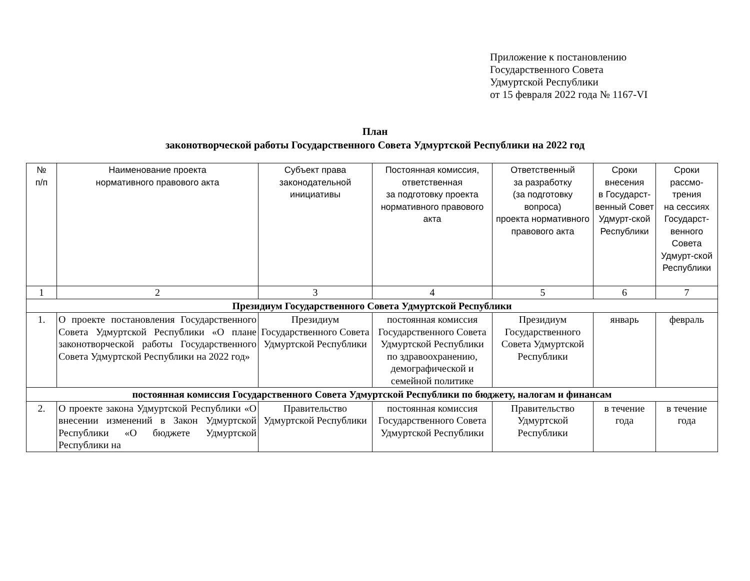Приложение к постановлению
Государственного Совета
Удмуртской Республики
от 15 февраля 2022 года № 1167-VI
План
законотворческой работы Государственного Совета Удмуртской Республики на 2022 год
| № п/п | Наименование проекта нормативного правового акта | Субъект права законодательной инициативы | Постоянная комиссия, ответственная за подготовку проекта нормативного правового акта | Ответственный за разработку (за подготовку вопроса) проекта нормативного правового акта | Сроки внесения в Государст-венный Совет Удмурт-ской Республики | Сроки рассмо-трения на сессиях Государст-венного Совета Удмурт-ской Республики |
| --- | --- | --- | --- | --- | --- | --- |
| 1 | 2 | 3 | 4 | 5 | 6 | 7 |
| Президиум Государственного Совета Удмуртской Республики | | | | | | |
| 1. | О проекте постановления Государственного Совета Удмуртской Республики «О плане законотворческой работы Государственного Совета Удмуртской Республики на 2022 год» | Президиум Государственного Совета Удмуртской Республики | постоянная комиссия Государственного Совета Удмуртской Республики по здравоохранению, демографической и семейной политике | Президиум Государственного Совета Удмуртской Республики | январь | февраль |
| постоянная комиссия Государственного Совета Удмуртской Республики по бюджету, налогам и финансам | | | | | | |
| 2. | О проекте закона Удмуртской Республики «О внесении изменений в Закон Удмуртской Республики «О бюджете Удмуртской Республики на | Правительство Удмуртской Республики | постоянная комиссия Государственного Совета Удмуртской Республики | Правительство Удмуртской Республики | в течение года | в течение года |